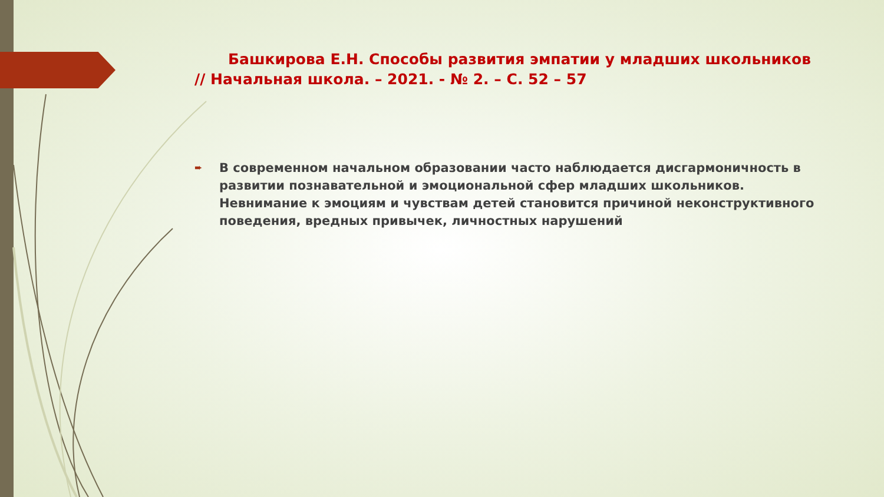Башкирова Е.Н. Способы развития эмпатии у младших школьников // Начальная школа. – 2021. - № 2. – С. 52 – 57
➨
В современном начальном образовании часто наблюдается дисгармоничность в развитии познавательной и эмоциональной сфер младших школьников. Невнимание к эмоциям и чувствам детей становится причиной неконструктивного поведения, вредных привычек, личностных нарушений